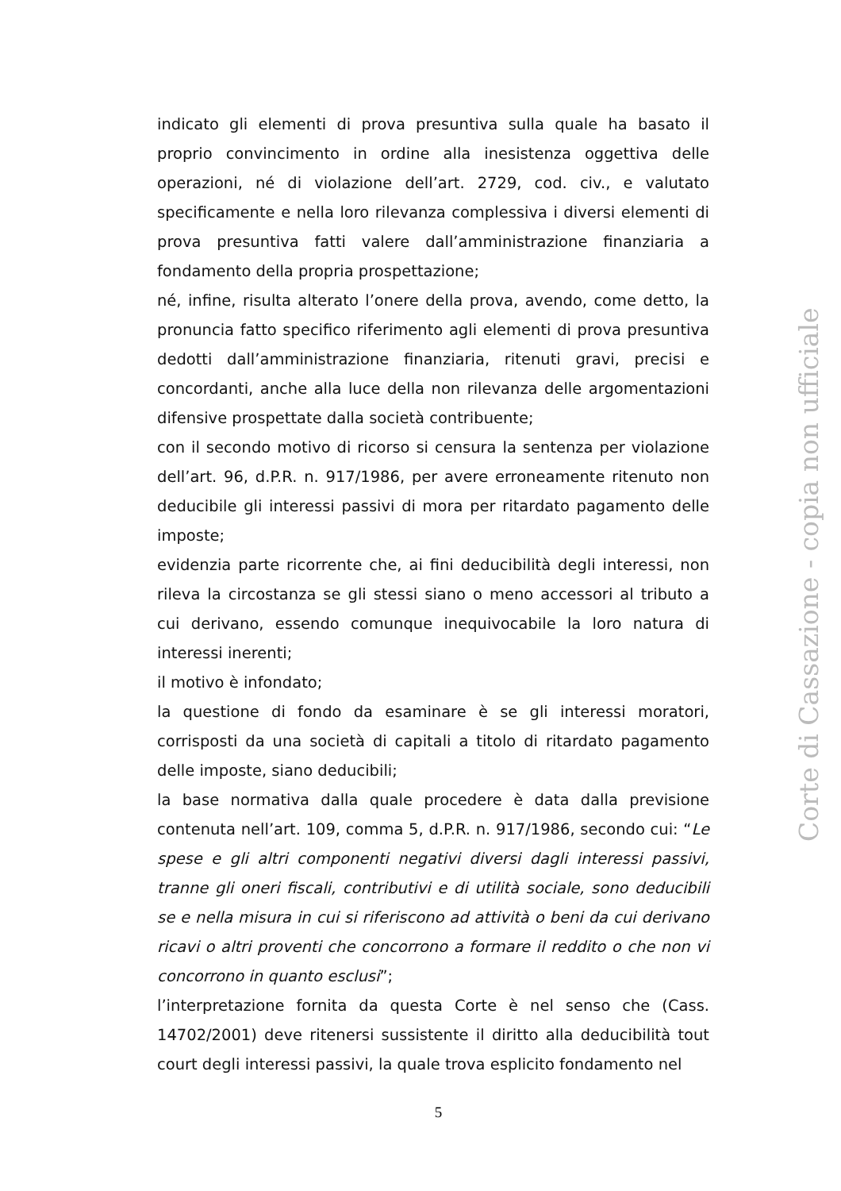indicato gli elementi di prova presuntiva sulla quale ha basato il proprio convincimento in ordine alla inesistenza oggettiva delle operazioni, né di violazione dell’art. 2729, cod. civ., e valutato specificamente e nella loro rilevanza complessiva i diversi elementi di prova presuntiva fatti valere dall’amministrazione finanziaria a fondamento della propria prospettazione;
né, infine, risulta alterato l’onere della prova, avendo, come detto, la pronuncia fatto specifico riferimento agli elementi di prova presuntiva dedotti dall’amministrazione finanziaria, ritenuti gravi, precisi e concordanti, anche alla luce della non rilevanza delle argomentazioni difensive prospettate dalla società contribuente;
con il secondo motivo di ricorso si censura la sentenza per violazione dell’art. 96, d.P.R. n. 917/1986, per avere erroneamente ritenuto non deducibile gli interessi passivi di mora per ritardato pagamento delle imposte;
evidenzia parte ricorrente che, ai fini deducibilità degli interessi, non rileva la circostanza se gli stessi siano o meno accessori al tributo a cui derivano, essendo comunque inequivocabile la loro natura di interessi inerenti;
il motivo è infondato;
la questione di fondo da esaminare è se gli interessi moratori, corrisposti da una società di capitali a titolo di ritardato pagamento delle imposte, siano deducibili;
la base normativa dalla quale procedere è data dalla previsione contenuta nell’art. 109, comma 5, d.P.R. n. 917/1986, secondo cui: “Le spese e gli altri componenti negativi diversi dagli interessi passivi, tranne gli oneri fiscali, contributivi e di utilità sociale, sono deducibili se e nella misura in cui si riferiscono ad attività o beni da cui derivano ricavi o altri proventi che concorrono a formare il reddito o che non vi concorrono in quanto esclusi”;
l’interpretazione fornita da questa Corte è nel senso che (Cass. 14702/2001) deve ritenersi sussistente il diritto alla deducibilità tout court degli interessi passivi, la quale trova esplicito fondamento nel
Corte di Cassazione - copia non ufficiale
5